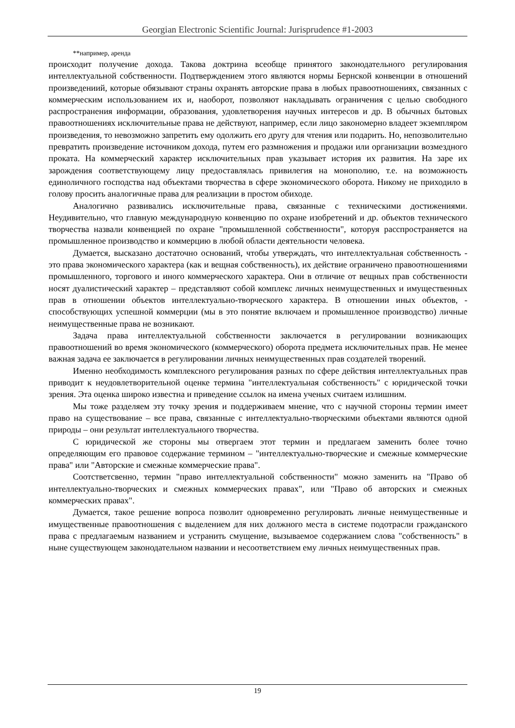Georgian Electronic Scientific Journal: Jurisprudence #1-2003
**например, аренда
происходит получение дохода. Такова доктрина всеобще принятого законодательного регулирования интеллектуальной собственности. Подтверждением этого являются нормы Бернской конвенции в отношений произведениий, которые обязывают страны охранять авторские права в любых правоотношениях, связанных с коммерческим использованием их и, наоборот, позволяют накладывать ограничения с целью свободного распространения информации, образования, удовлетворения научных интересов и др. В обычных бытовых правоотношениях исключительные права не действуют, например, если лицо закономерно владеет экземпляром произведения, то невозможно запретить ему одолжить его другу для чтения или подарить. Но, непозволительно превратить произведение источником дохода, путем его размножения и продажи или организации возмездного проката. На коммерческий характер исключительных прав указывает история их развития. На заре их зарождения соответствующему лицу предоставлялась привилегия на монополию, т.е. на возможность единоличного господства над объектами творчества в сфере экономического оборота. Никому не приходило в голову просить аналогичные права для реализации в простом обиходе.
Аналогично развивались исключительные права, связанные с техническими достижениями. Неудивительно, что главную международную конвенцию по охране изобретений и др. объектов технического творчества назвали конвенцией по охране "промышленной собственности", которуя расспространяется на промышленное производство и коммерцию в любой области деятельности человека.
Думается, высказано достаточно оснований, чтобы утверждать, что интеллектуальная собственность - это права экономического характера (как и вещная собственность), их действие ограничено правоотношениями промышленного, торгового и иного коммерческого характера. Они в отличие от вещных прав собственности носят дуалистический характер – представляют собой комплекс личных неимущественных и имущественных прав в отношении объектов интеллектуально-творческого характера. В отношении иных объектов, - способствующих успешной коммерции (мы в это понятие включаем и промышленное производство) личные неимущественные права не возникают.
Задача права интеллектуальной собственности заключается в регулировании возникающих правоотношений во время экономического (коммерческого) оборота предмета исключительных прав. Не менее важная задача ее заключается в регулировании личных неимущественных прав создателей творений.
Именно необходимость комплексного регулирования разных по сфере действия интеллектуальных прав приводит к неудовлетворительной оценке термина "интеллектуальная собственность" с юридической точки зрения. Эта оценка широко известна и приведение ссылок на имена ученых считаем излишним.
Мы тоже разделяем эту точку зрения и поддерживаем мнение, что с научной стороны термин имеет право на существование – все права, связанные с интеллектуально-творческими объектами являются одной природы – они результат интеллектуального творчества.
С юридической же стороны мы отвергаем этот термин и предлагаем заменить более точно определяющим его правовое содержание термином – "интеллектуально-творческие и смежные коммерческие права" или "Авторские и смежные коммерческие права".
Соотстветсвенно, термин "право интеллектуальной собственности" можно заменить на "Право об интеллектуально-творческих и смежных коммерческих правах", или "Право об авторских и смежных коммерческих правах".
Думается, такое решение вопроса позволит одновременно регулировать личные неимущественные и имущественные правоотношения с выделением для них должного места в системе подотрасли гражданского права с предлагаемым названием и устранить смущение, вызываемое содержанием слова "собственность" в ныне существующем законодательном названии и несоответствием ему личных неимущественных прав.
19